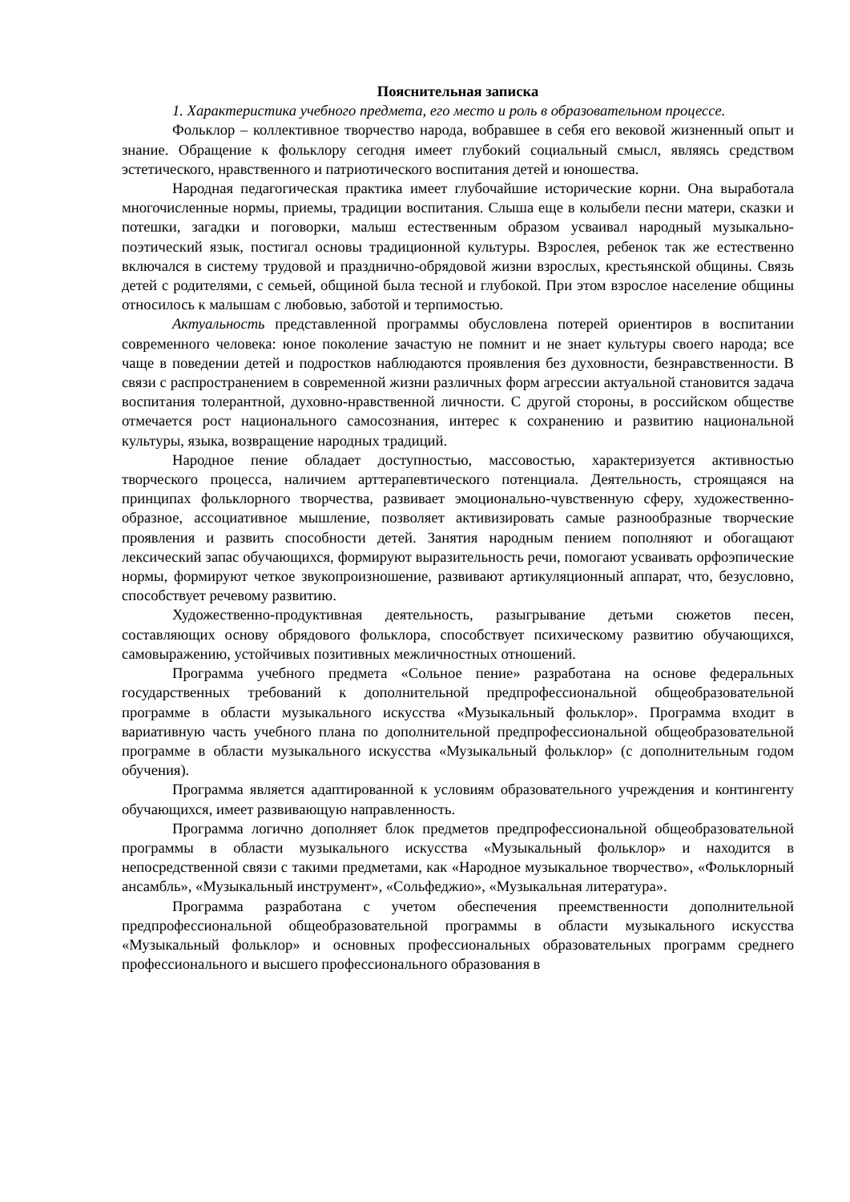Пояснительная записка
1. Характеристика учебного предмета, его место и роль в образовательном процессе.
Фольклор – коллективное творчество народа, вобравшее в себя его вековой жизненный опыт и знание. Обращение к фольклору сегодня имеет глубокий социальный смысл, являясь средством эстетического, нравственного и патриотического воспитания детей и юношества.
Народная педагогическая практика имеет глубочайшие исторические корни. Она выработала многочисленные нормы, приемы, традиции воспитания. Слыша еще в колыбели песни матери, сказки и потешки, загадки и поговорки, малыш естественным образом усваивал народный музыкально-поэтический язык, постигал основы традиционной культуры. Взрослея, ребенок так же естественно включался в систему трудовой и празднично-обрядовой жизни взрослых, крестьянской общины. Связь детей с родителями, с семьей, общиной была тесной и глубокой. При этом взрослое население общины относилось к малышам с любовью, заботой и терпимостью.
Актуальность представленной программы обусловлена потерей ориентиров в воспитании современного человека: юное поколение зачастую не помнит и не знает культуры своего народа; все чаще в поведении детей и подростков наблюдаются проявления без духовности, безнравственности. В связи с распространением в современной жизни различных форм агрессии актуальной становится задача воспитания толерантной, духовно-нравственной личности. С другой стороны, в российском обществе отмечается рост национального самосознания, интерес к сохранению и развитию национальной культуры, языка, возвращение народных традиций.
Народное пение обладает доступностью, массовостью, характеризуется активностью творческого процесса, наличием арттерапевтического потенциала. Деятельность, строящаяся на принципах фольклорного творчества, развивает эмоционально-чувственную сферу, художественно-образное, ассоциативное мышление, позволяет активизировать самые разнообразные творческие проявления и развить способности детей. Занятия народным пением пополняют и обогащают лексический запас обучающихся, формируют выразительность речи, помогают усваивать орфоэпические нормы, формируют четкое звукопроизношение, развивают артикуляционный аппарат, что, безусловно, способствует речевому развитию.
Художественно-продуктивная деятельность, разыгрывание детьми сюжетов песен, составляющих основу обрядового фольклора, способствует психическому развитию обучающихся, самовыражению, устойчивых позитивных межличностных отношений.
Программа учебного предмета «Сольное пение» разработана на основе федеральных государственных требований к дополнительной предпрофессиональной общеобразовательной программе в области музыкального искусства «Музыкальный фольклор». Программа входит в вариативную часть учебного плана по дополнительной предпрофессиональной общеобразовательной программе в области музыкального искусства «Музыкальный фольклор» (с дополнительным годом обучения).
Программа является адаптированной к условиям образовательного учреждения и контингенту обучающихся, имеет развивающую направленность.
Программа логично дополняет блок предметов предпрофессиональной общеобразовательной программы в области музыкального искусства «Музыкальный фольклор» и находится в непосредственной связи с такими предметами, как «Народное музыкальное творчество», «Фольклорный ансамбль», «Музыкальный инструмент», «Сольфеджио», «Музыкальная литература».
Программа разработана с учетом обеспечения преемственности дополнительной предпрофессиональной общеобразовательной программы в области музыкального искусства «Музыкальный фольклор» и основных профессиональных образовательных программ среднего профессионального и высшего профессионального образования в